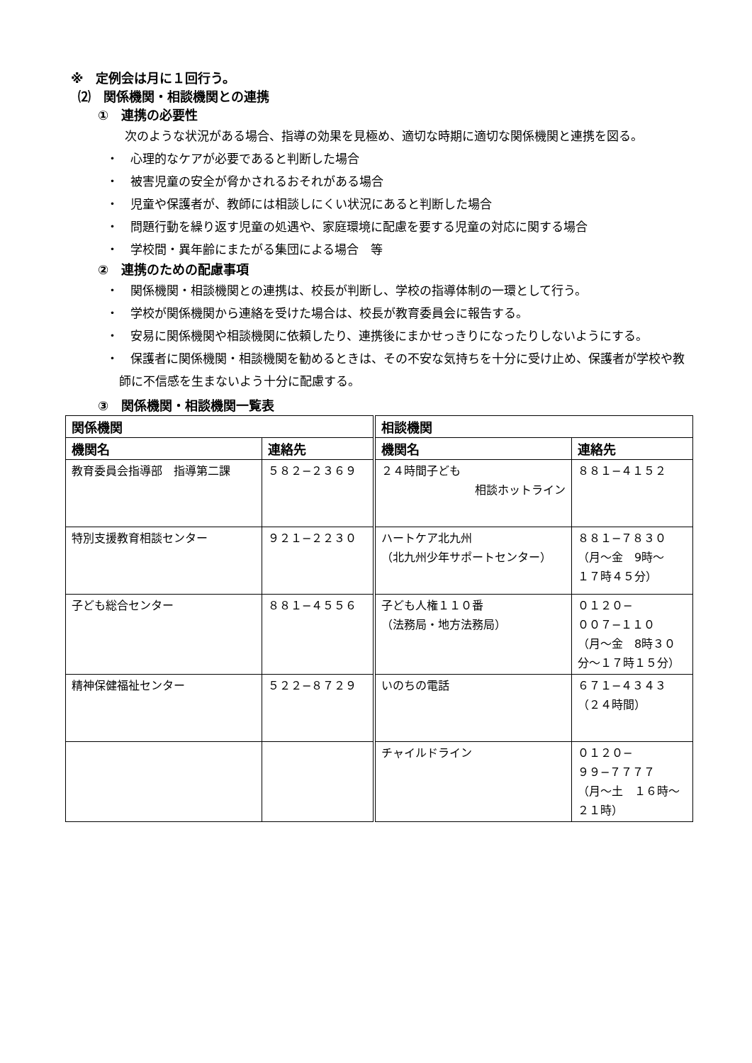※　定例会は月に１回行う。
⑵　関係機関・相談機関との連携
①　連携の必要性
次のような状況がある場合、指導の効果を見極め、適切な時期に適切な関係機関と連携を図る。
・　心理的なケアが必要であると判断した場合
・　被害児童の安全が脅かされるおそれがある場合
・　児童や保護者が、教師には相談しにくい状況にあると判断した場合
・　問題行動を繰り返す児童の処遇や、家庭環境に配慮を要する児童の対応に関する場合
・　学校間・異年齢にまたがる集団による場合　等
②　連携のための配慮事項
・　関係機関・相談機関との連携は、校長が判断し、学校の指導体制の一環として行う。
・　学校が関係機関から連絡を受けた場合は、校長が教育委員会に報告する。
・　安易に関係機関や相談機関に依頼したり、連携後にまかせっきりになったりしないようにする。
・　保護者に関係機関・相談機関を勧めるときは、その不安な気持ちを十分に受け止め、保護者が学校や教師に不信感を生まないよう十分に配慮する。
③　関係機関・相談機関一覧表
| 関係機関 | | 相談機関 | |
| --- | --- | --- | --- |
| 機関名 | 連絡先 | 機関名 | 連絡先 |
| 教育委員会指導部 指導第二課 | ５８２−２３６９ | ２４時間子ども 相談ホットライン | ８８１−４１５２ |
| 特別支援教育相談センター | ９２１−２２３０ | ハートケア北九州 （北九州少年サポートセンター） | ８８１−７８３０ （月～金 9時～ １７時４５分） |
| 子ども総合センター | ８８１−４５５６ | 子ども人権１１０番 （法務局・地方法務局） | ０１２０− ００７−１１０ （月～金 8時３０分～１７時１５分） |
| 精神保健福祉センター | ５２２−８７２９ | いのちの電話 | ６７１−４３４３ （２４時間） |
| | | チャイルドライン | ０１２０− ９９−７７７７ （月～土 １６時～２１時） |